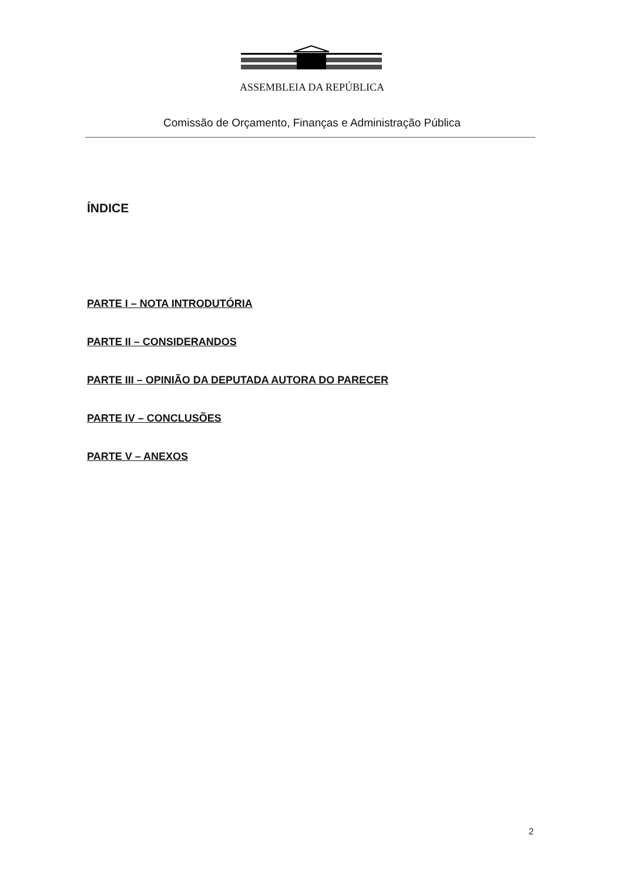ASSEMBLEIA DA REPÚBLICA
Comissão de Orçamento, Finanças e Administração Pública
ÍNDICE
PARTE I – NOTA INTRODUTÓRIA
PARTE II – CONSIDERANDOS
PARTE III – OPINIÃO DA DEPUTADA AUTORA DO PARECER
PARTE IV – CONCLUSÕES
PARTE V – ANEXOS
2